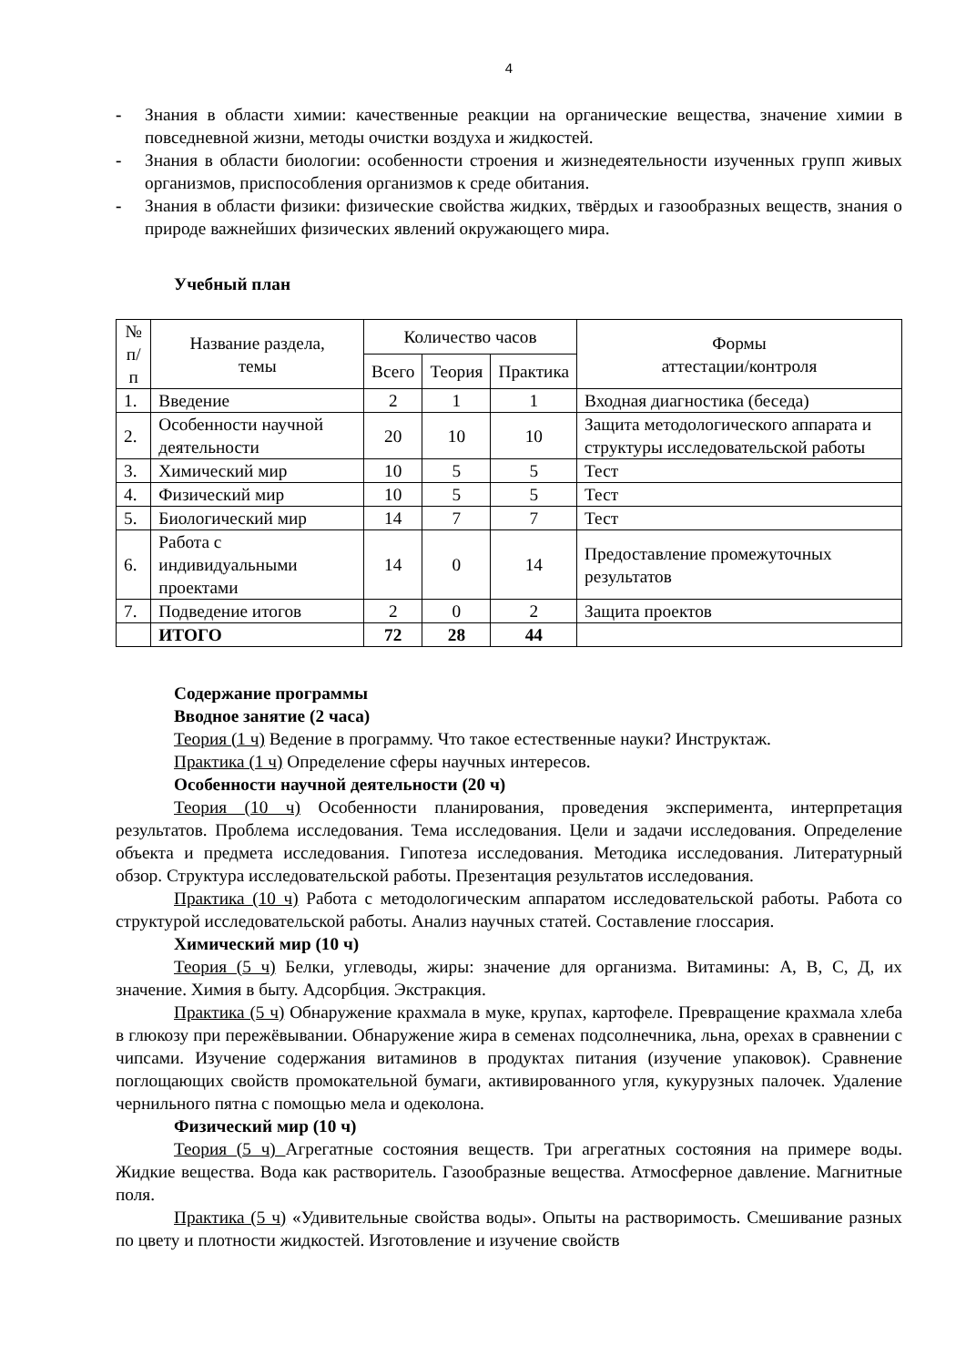4
- Знания в области химии: качественные реакции на органические вещества, значение химии в повседневной жизни, методы очистки воздуха и жидкостей.
- Знания в области биологии: особенности строения и жизнедеятельности изученных групп живых организмов, приспособления организмов к среде обитания.
- Знания в области физики: физические свойства жидких, твёрдых и газообразных веществ, знания о природе важнейших физических явлений окружающего мира.
Учебный план
| № п/п | Название раздела, темы | Количество часов | | | Формы аттестации/контроля |
| --- | --- | --- | --- | --- | --- |
| | | Всего | Теория | Практика | |
| 1. | Введение | 2 | 1 | 1 | Входная диагностика (беседа) |
| 2. | Особенности научной деятельности | 20 | 10 | 10 | Защита методологического аппарата и структуры исследовательской работы |
| 3. | Химический мир | 10 | 5 | 5 | Тест |
| 4. | Физический мир | 10 | 5 | 5 | Тест |
| 5. | Биологический мир | 14 | 7 | 7 | Тест |
| 6. | Работа с индивидуальными проектами | 14 | 0 | 14 | Предоставление промежуточных результатов |
| 7. | Подведение итогов | 2 | 0 | 2 | Защита проектов |
| | ИТОГО | 72 | 28 | 44 | |
Содержание программы
Вводное занятие (2 часа)
Теория (1 ч) Ведение в программу. Что такое естественные науки? Инструктаж.
Практика (1 ч) Определение сферы научных интересов.
Особенности научной деятельности (20 ч)
Теория (10 ч) Особенности планирования, проведения эксперимента, интерпретация результатов. Проблема исследования. Тема исследования. Цели и задачи исследования. Определение объекта и предмета исследования. Гипотеза исследования. Методика исследования. Литературный обзор. Структура исследовательской работы. Презентация результатов исследования.
Практика (10 ч) Работа с методологическим аппаратом исследовательской работы. Работа со структурой исследовательской работы. Анализ научных статей. Составление глоссария.
Химический мир (10 ч)
Теория (5 ч) Белки, углеводы, жиры: значение для организма. Витамины: А, В, С, Д, их значение. Химия в быту. Адсорбция. Экстракция.
Практика (5 ч) Обнаружение крахмала в муке, крупах, картофеле. Превращение крахмала хлеба в глюкозу при пережёвывании. Обнаружение жира в семенах подсолнечника, льна, орехах в сравнении с чипсами. Изучение содержания витаминов в продуктах питания (изучение упаковок). Сравнение поглощающих свойств промокательной бумаги, активированного угля, кукурузных палочек. Удаление чернильного пятна с помощью мела и одеколона.
Физический мир (10 ч)
Теория (5 ч) Агрегатные состояния веществ. Три агрегатных состояния на примере воды. Жидкие вещества. Вода как растворитель. Газообразные вещества. Атмосферное давление. Магнитные поля.
Практика (5 ч) «Удивительные свойства воды». Опыты на растворимость. Смешивание разных по цвету и плотности жидкостей. Изготовление и изучение свойств